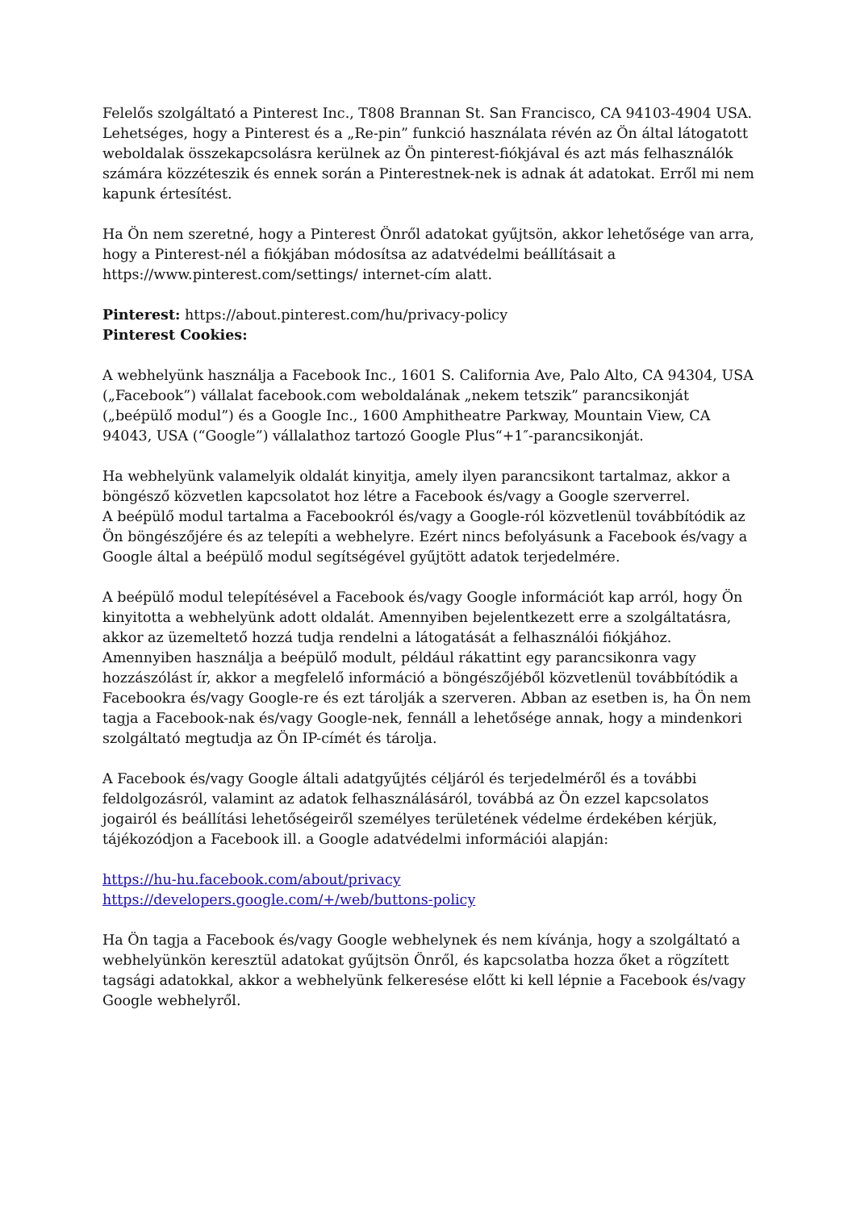Felelős szolgáltató a Pinterest Inc., T808 Brannan St. San Francisco, CA 94103-4904 USA. Lehetséges, hogy a Pinterest és a „Re-pin” funkció használata révén az Ön által látogatott weboldalak összekapcsolásra kerülnek az Ön pinterest-fiókjával és azt más felhasználók számára közzéteszik és ennek során a Pinterestnek-nek is adnak át adatokat. Erről mi nem kapunk értesítést.
Ha Ön nem szeretné, hogy a Pinterest Önről adatokat gyűjtsön, akkor lehetősége van arra, hogy a Pinterest-nél a fiókjában módosítsa az adatvédelmi beállításait a https://www.pinterest.com/settings/ internet-cím alatt.
Pinterest: https://about.pinterest.com/hu/privacy-policy
Pinterest Cookies:
A webhelyünk használja a Facebook Inc., 1601 S. California Ave, Palo Alto, CA 94304, USA („Facebook”) vállalat facebook.com weboldalának „nekem tetszik” parancsikonját („beépülő modul”) és a Google Inc., 1600 Amphitheatre Parkway, Mountain View, CA 94043, USA (“Google”) vállalathoz tartozó Google Plus“+1″-parancsikonját.
Ha webhelyünk valamelyik oldalát kinyitja, amely ilyen parancsikont tartalmaz, akkor a böngésző közvetlen kapcsolatot hoz létre a Facebook és/vagy a Google szerverrel.
A beépülő modul tartalma a Facebookról és/vagy a Google-ról közvetlenül továbbítódik az Ön böngészőjére és az telepíti a webhelyre. Ezért nincs befolyásunk a Facebook és/vagy a Google által a beépülő modul segítségével gyűjtött adatok terjedelmére.
A beépülő modul telepítésével a Facebook és/vagy Google információt kap arról, hogy Ön kinyitotta a webhelyünk adott oldalát. Amennyiben bejelentkezett erre a szolgáltatásra, akkor az üzemeltető hozzá tudja rendelni a látogatását a felhasználói fiókjához. Amennyiben használja a beépülő modult, például rákattint egy parancsikonra vagy hozzászólást ír, akkor a megfelelő információ a böngészőjéből közvetlenül továbbítódik a Facebookra és/vagy Google-re és ezt tárolják a szerveren. Abban az esetben is, ha Ön nem tagja a Facebook-nak és/vagy Google-nek, fennáll a lehetősége annak, hogy a mindenkori szolgáltató megtudja az Ön IP-címét és tárolja.
A Facebook és/vagy Google általi adatgyűjtés céljáról és terjedelméről és a további feldolgozásról, valamint az adatok felhasználásáról, továbbá az Ön ezzel kapcsolatos jogairól és beállítási lehetőségeiről személyes területének védelme érdekében kérjük, tájékozódjon a Facebook ill. a Google adatvédelmi információi alapján:
https://hu-hu.facebook.com/about/privacy
https://developers.google.com/+/web/buttons-policy
Ha Ön tagja a Facebook és/vagy Google webhelynek és nem kívánja, hogy a szolgáltató a webhelyünkön keresztül adatokat gyűjtsön Önről, és kapcsolatba hozza őket a rögzített tagsági adatokkal, akkor a webhelyünk felkeresése előtt ki kell lépnie a Facebook és/vagy Google webhelyről.